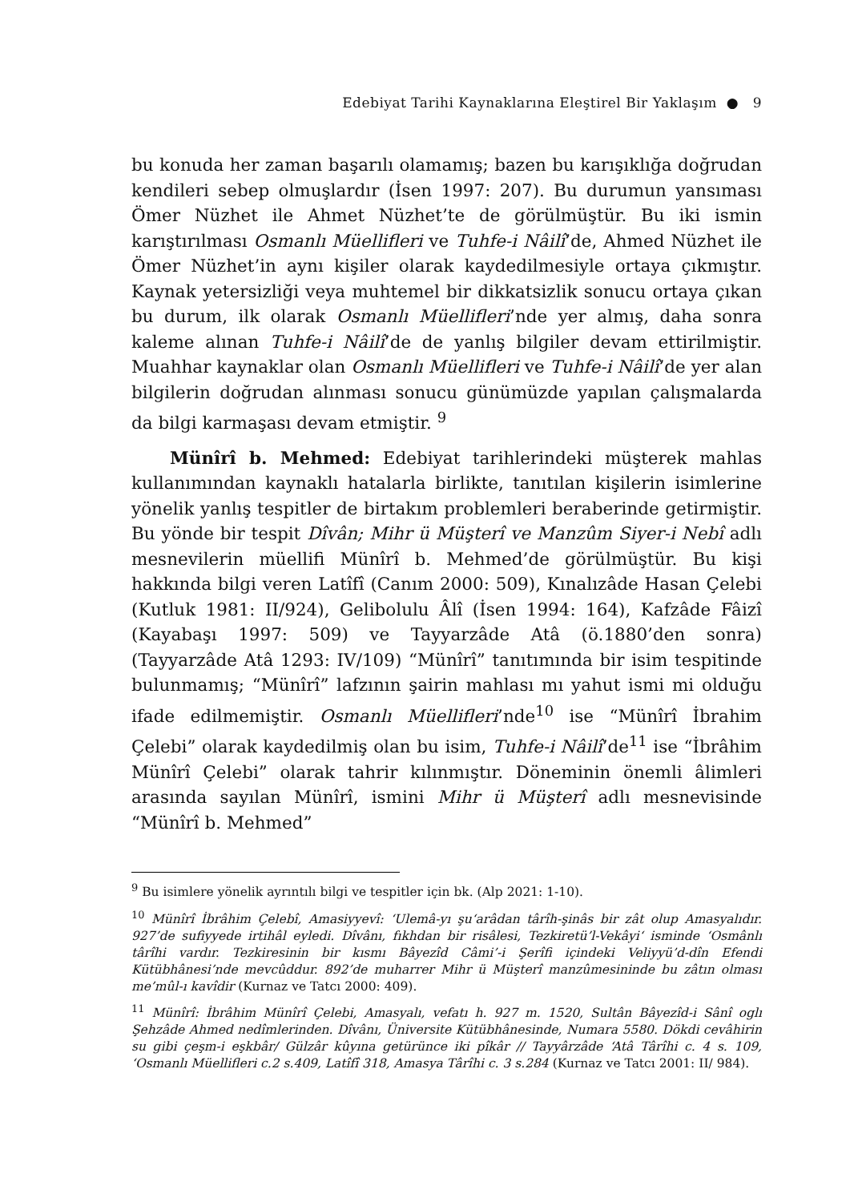Edebiyat Tarihi Kaynaklarına Eleştirel Bir Yaklaşım ● 9
bu konuda her zaman başarılı olamamış; bazen bu karışıklığa doğrudan kendileri sebep olmuşlardır (İsen 1997: 207). Bu durumun yansıması Ömer Nüzhet ile Ahmet Nüzhet’te de görülmüştür. Bu iki ismin karıştırılması Osmanlı Müellifleri ve Tuhfe-i Nâilî’de, Ahmed Nüzhet ile Ömer Nüzhet’in aynı kişiler olarak kaydedilmesiyle ortaya çıkmıştır. Kaynak yetersizliği veya muhtemel bir dikkatsizlik sonucu ortaya çıkan bu durum, ilk olarak Osmanlı Müellifleri’nde yer almış, daha sonra kaleme alınan Tuhfe-i Nâilî’de de yanlış bilgiler devam ettirilmiştir. Muahhar kaynaklar olan Osmanlı Müellifleri ve Tuhfe-i Nâilî’de yer alan bilgilerin doğrudan alınması sonucu günümüzde yapılan çalışmalarda da bilgi karmaşası devam etmiştir. <sup>9</sup>
Münîrî b. Mehmed: Edebiyat tarihlerindeki müşterek mahlas kullanımından kaynaklı hatalarla birlikte, tanıtılan kişilerin isimlerine yönelik yanlış tespitler de birtakım problemleri beraberinde getirmiştir. Bu yönde bir tespit Dîvân; Mihr ü Müşterî ve Manzûm Siyer-i Nebî adlı mesnevilerin müellifi Münîrî b. Mehmed’de görülmüştür. Bu kişi hakkında bilgi veren Latîfî (Canım 2000: 509), Kınalızâde Hasan Çelebi (Kutluk 1981: II/924), Gelibolulu Âlî (İsen 1994: 164), Kafzâde Fâizî (Kayabaşı 1997: 509) ve Tayyarzâde Atâ (ö.1880’den sonra) (Tayyarzâde Atâ 1293: IV/109) “Münîrî” tanıtımında bir isim tespitinde bulunmamış; “Münîrî” lafzının şairin mahlası mı yahut ismi mi olduğu ifade edilmemiştir. Osmanlı Müellifleri’nde<sup>10</sup> ise “Münîrî İbrahim Çelebi” olarak kaydedilmiş olan bu isim, Tuhfe-i Nâilî’de<sup>11</sup> ise “İbrâhim Münîrî Çelebi” olarak tahrir kılınmıştır. Döneminin önemli âlimleri arasında sayılan Münîrî, ismini Mihr ü Müşterî adlı mesnevisinde “Münîrî b. Mehmed”
<sup>9</sup> Bu isimlere yönelik ayrıntılı bilgi ve tespitler için bk. (Alp 2021: 1-10).
<sup>10</sup> Münîrî İbrâhim Çelebî, Amasiyyevî: ‘Ulemâ-yı şu‘arâdan târîh-şinâs bir zât olup Amasyalıdır. 927’de sufiyyede irtihâl eyledi. Dîvânı, fıkhdan bir risâlesi, Tezkiretü’l-Vekâyi‘ isminde ‘Osmânlı târîhi vardır. Tezkiresinin bir kısmı Bâyezîd Câmi’-i Şerîfi içindeki Veliyyü’d-dîn Efendi Kütübhânesi’nde mevcûddur. 892’de muharrer Mihr ü Müşterî manzûmesininde bu zâtın olması me’mûl-ı kavîdir (Kurnaz ve Tatcı 2000: 409).
<sup>11</sup> Münîrî: İbrâhim Münîrî Çelebi, Amasyalı, vefatı h. 927 m. 1520, Sultân Bâyezîd-i Sânî oglı Şehzâde Ahmed nedîmlerinden. Dîvânı, Üniversite Kütübhânesinde, Numara 5580. Dökdi cevâhirin su gibi çeşm-i eşkbâr/ Gülzâr kûyına getürünce iki pîkâr // Tayyârzâde ‘Atâ Târîhi c. 4 s. 109, ‘Osmanlı Müellifleri c.2 s.409, Latîfî 318, Amasya Târîhi c. 3 s.284 (Kurnaz ve Tatcı 2001: II/ 984).